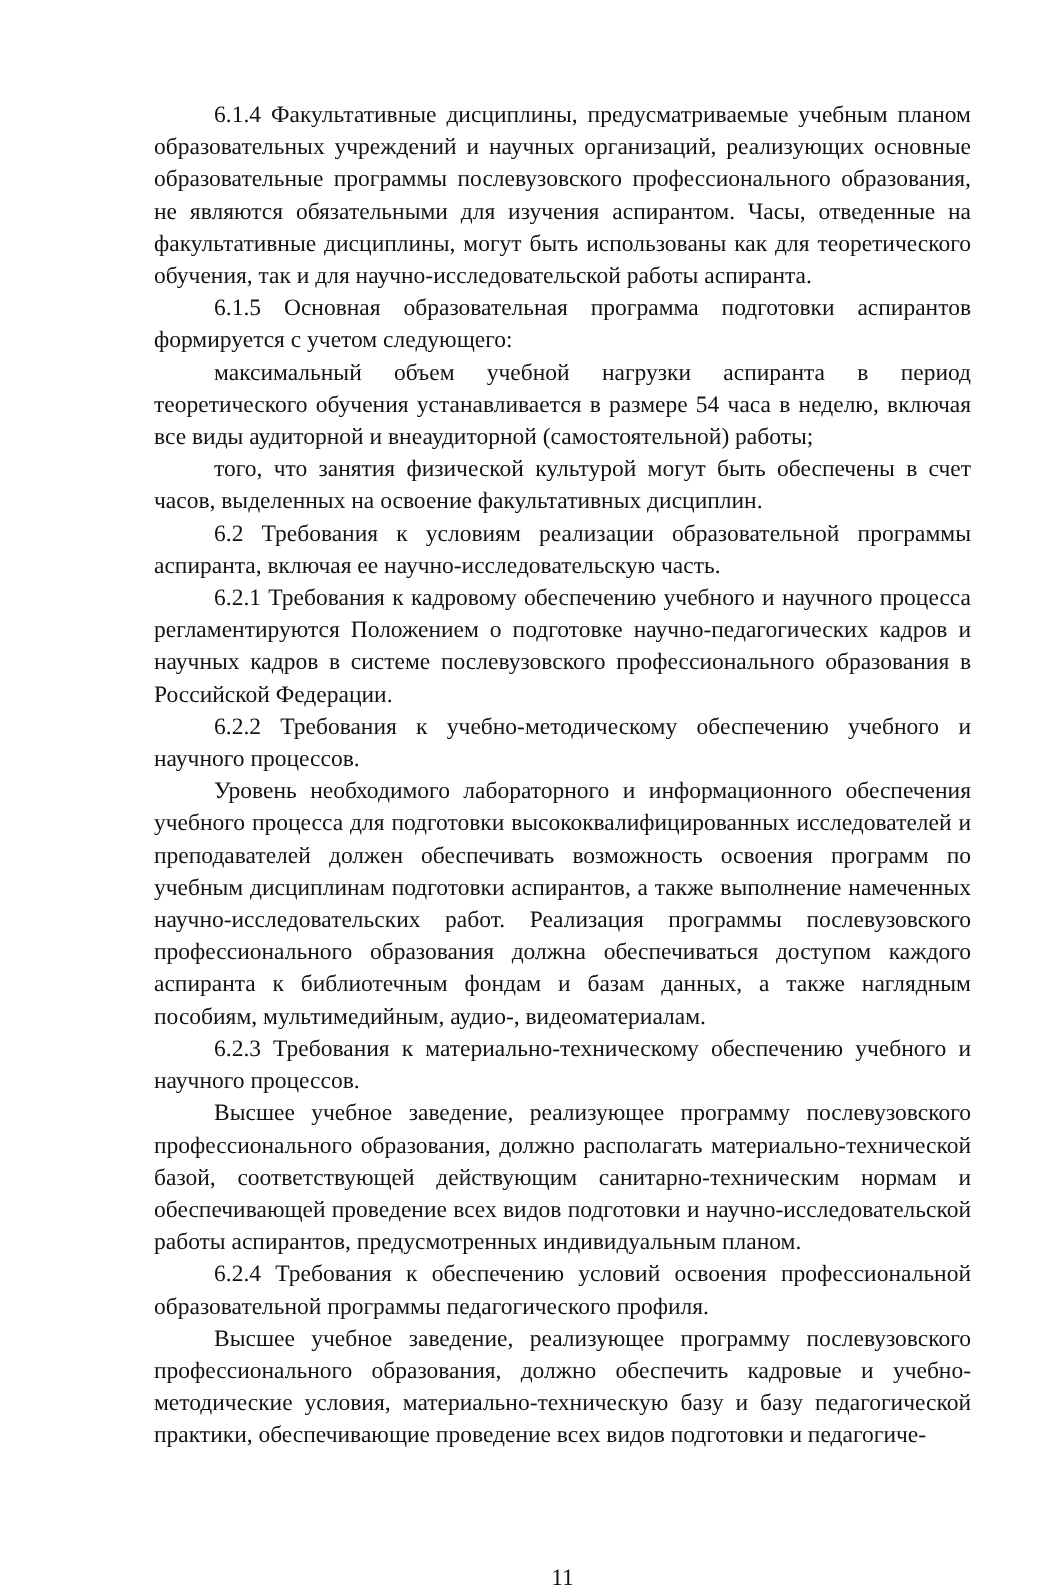6.1.4 Факультативные дисциплины, предусматриваемые учебным планом образовательных учреждений и научных организаций, реализующих основные образовательные программы послевузовского профессионального образования, не являются обязательными для изучения аспирантом. Часы, отведенные на факультативные дисциплины, могут быть использованы как для теоретического обучения, так и для научно-исследовательской работы аспиранта.
6.1.5 Основная образовательная программа подготовки аспирантов формируется с учетом следующего:
максимальный объем учебной нагрузки аспиранта в период теоретического обучения устанавливается в размере 54 часа в неделю, включая все виды аудиторной и внеаудиторной (самостоятельной) работы;
того, что занятия физической культурой могут быть обеспечены в счет часов, выделенных на освоение факультативных дисциплин.
6.2 Требования к условиям реализации образовательной программы аспиранта, включая ее научно-исследовательскую часть.
6.2.1 Требования к кадровому обеспечению учебного и научного процесса регламентируются Положением о подготовке научно-педагогических кадров и научных кадров в системе послевузовского профессионального образования в Российской Федерации.
6.2.2 Требования к учебно-методическому обеспечению учебного и научного процессов.
Уровень необходимого лабораторного и информационного обеспечения учебного процесса для подготовки высококвалифицированных исследователей и преподавателей должен обеспечивать возможность освоения программ по учебным дисциплинам подготовки аспирантов, а также выполнение намеченных научно-исследовательских работ. Реализация программы послевузовского профессионального образования должна обеспечиваться доступом каждого аспиранта к библиотечным фондам и базам данных, а также наглядным пособиям, мультимедийным, аудио-, видеоматериалам.
6.2.3 Требования к материально-техническому обеспечению учебного и научного процессов.
Высшее учебное заведение, реализующее программу послевузовского профессионального образования, должно располагать материально-технической базой, соответствующей действующим санитарно-техническим нормам и обеспечивающей проведение всех видов подготовки и научно-исследовательской работы аспирантов, предусмотренных индивидуальным планом.
6.2.4 Требования к обеспечению условий освоения профессиональной образовательной программы педагогического профиля.
Высшее учебное заведение, реализующее программу послевузовского профессионального образования, должно обеспечить кадровые и учебно-методические условия, материально-техническую базу и базу педагогической практики, обеспечивающие проведение всех видов подготовки и педагогиче-
11